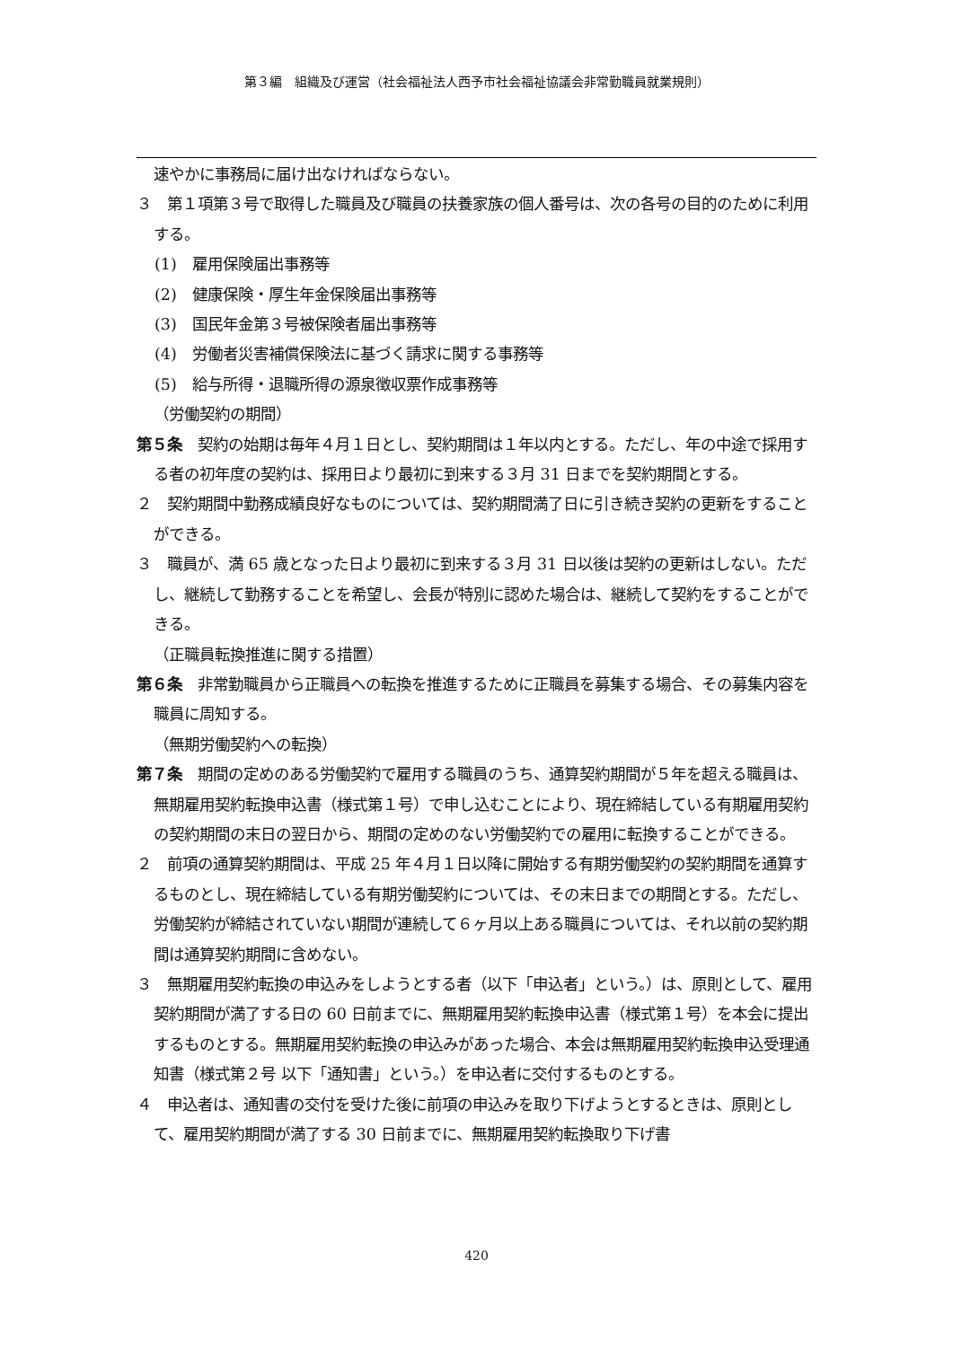第３編　組織及び運営（社会福祉法人西予市社会福祉協議会非常勤職員就業規則）
速やかに事務局に届け出なければならない。
３　第１項第３号で取得した職員及び職員の扶養家族の個人番号は、次の各号の目的のために利用する。
(1)　雇用保険届出事務等
(2)　健康保険・厚生年金保険届出事務等
(3)　国民年金第３号被保険者届出事務等
(4)　労働者災害補償保険法に基づく請求に関する事務等
(5)　給与所得・退職所得の源泉徴収票作成事務等
（労働契約の期間）
第５条　契約の始期は毎年４月１日とし、契約期間は１年以内とする。ただし、年の中途で採用する者の初年度の契約は、採用日より最初に到来する３月 31 日までを契約期間とする。
２　契約期間中勤務成績良好なものについては、契約期間満了日に引き続き契約の更新をすることができる。
３　職員が、満 65 歳となった日より最初に到来する３月 31 日以後は契約の更新はしない。ただし、継続して勤務することを希望し、会長が特別に認めた場合は、継続して契約をすることができる。
（正職員転換推進に関する措置）
第６条　非常勤職員から正職員への転換を推進するために正職員を募集する場合、その募集内容を職員に周知する。
（無期労働契約への転換）
第７条　期間の定めのある労働契約で雇用する職員のうち、通算契約期間が５年を超える職員は、無期雇用契約転換申込書（様式第１号）で申し込むことにより、現在締結している有期雇用契約の契約期間の末日の翌日から、期間の定めのない労働契約での雇用に転換することができる。
２　前項の通算契約期間は、平成 25 年４月１日以降に開始する有期労働契約の契約期間を通算するものとし、現在締結している有期労働契約については、その末日までの期間とする。ただし、労働契約が締結されていない期間が連続して６ヶ月以上ある職員については、それ以前の契約期間は通算契約期間に含めない。
３　無期雇用契約転換の申込みをしようとする者（以下「申込者」という。）は、原則として、雇用契約期間が満了する日の 60 日前までに、無期雇用契約転換申込書（様式第１号）を本会に提出するものとする。無期雇用契約転換の申込みがあった場合、本会は無期雇用契約転換申込受理通知書（様式第２号 以下「通知書」という。）を申込者に交付するものとする。
４　申込者は、通知書の交付を受けた後に前項の申込みを取り下げようとするときは、原則として、雇用契約期間が満了する 30 日前までに、無期雇用契約転換取り下げ書
420